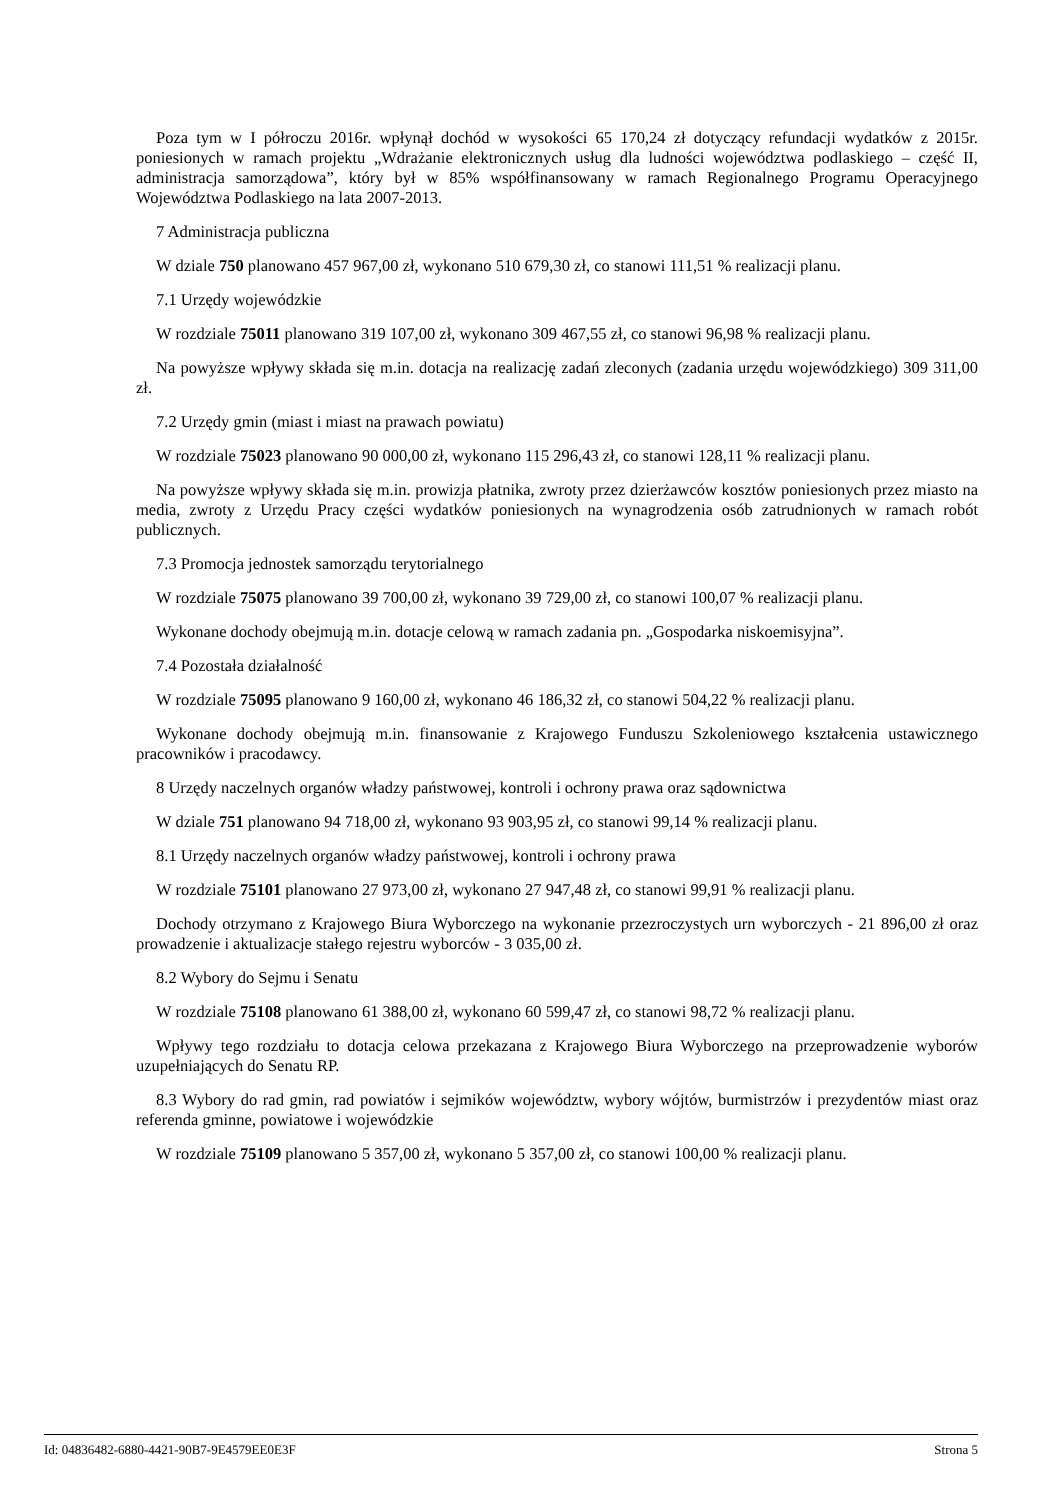Poza tym w I półroczu 2016r. wpłynął dochód w wysokości 65 170,24 zł dotyczący refundacji wydatków z 2015r. poniesionych w ramach projektu „Wdrażanie elektronicznych usług dla ludności województwa podlaskiego – część II, administracja samorządowa”, który był w 85% współfinansowany w ramach Regionalnego Programu Operacyjnego Województwa Podlaskiego na lata 2007-2013.
7 Administracja publiczna
W dziale 750 planowano 457 967,00 zł, wykonano 510 679,30 zł, co stanowi 111,51 % realizacji planu.
7.1 Urzędy wojewódzkie
W rozdziale 75011 planowano 319 107,00 zł, wykonano 309 467,55 zł, co stanowi 96,98 % realizacji planu.
Na powyższe wpływy składa się m.in. dotacja na realizację zadań zleconych (zadania urzędu wojewódzkiego) 309 311,00 zł.
7.2 Urzędy gmin (miast i miast na prawach powiatu)
W rozdziale 75023 planowano 90 000,00 zł, wykonano 115 296,43 zł, co stanowi 128,11 % realizacji planu.
Na powyższe wpływy składa się m.in. prowizja płatnika, zwroty przez dzierżawców kosztów poniesionych przez miasto na media, zwroty z Urzędu Pracy części wydatków poniesionych na wynagrodzenia osób zatrudnionych w ramach robót publicznych.
7.3 Promocja jednostek samorządu terytorialnego
W rozdziale 75075 planowano 39 700,00 zł, wykonano 39 729,00 zł, co stanowi 100,07 % realizacji planu.
Wykonane dochody obejmują m.in. dotacje celową w ramach zadania pn. „Gospodarka niskoemisyjna”.
7.4 Pozostała działalność
W rozdziale 75095 planowano 9 160,00 zł, wykonano 46 186,32 zł, co stanowi 504,22 % realizacji planu.
Wykonane dochody obejmują m.in. finansowanie z Krajowego Funduszu Szkoleniowego kształcenia ustawicznego pracowników i pracodawcy.
8 Urzędy naczelnych organów władzy państwowej, kontroli i ochrony prawa oraz sądownictwa
W dziale 751 planowano 94 718,00 zł, wykonano 93 903,95 zł, co stanowi 99,14 % realizacji planu.
8.1 Urzędy naczelnych organów władzy państwowej, kontroli i ochrony prawa
W rozdziale 75101 planowano 27 973,00 zł, wykonano 27 947,48 zł, co stanowi 99,91 % realizacji planu.
Dochody otrzymano z Krajowego Biura Wyborczego na wykonanie przezroczystych urn wyborczych - 21 896,00 zł oraz prowadzenie i aktualizacje stałego rejestru wyborców - 3 035,00 zł.
8.2 Wybory do Sejmu i Senatu
W rozdziale 75108 planowano 61 388,00 zł, wykonano 60 599,47 zł, co stanowi 98,72 % realizacji planu.
Wpływy tego rozdziału to dotacja celowa przekazana z Krajowego Biura Wyborczego na przeprowadzenie wyborów uzupełniających do Senatu RP.
8.3 Wybory do rad gmin, rad powiatów i sejmików województw, wybory wójtów, burmistrzów i prezydentów miast oraz referenda gminne, powiatowe i wojewódzkie
W rozdziale 75109 planowano 5 357,00 zł, wykonano 5 357,00 zł, co stanowi 100,00 % realizacji planu.
Id: 04836482-6880-4421-90B7-9E4579EE0E3F Strona 5